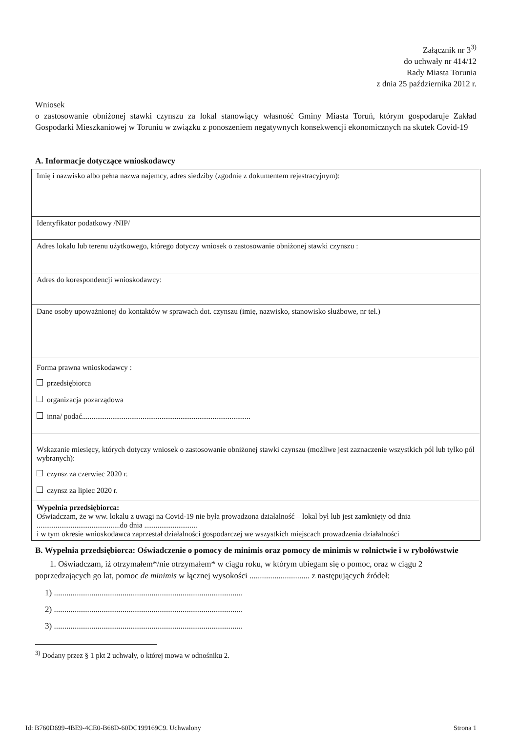Załącznik nr 3<sup>3)</sup>
do uchwały nr 414/12
Rady Miasta Torunia
z dnia 25 października 2012 r.
Wniosek
o zastosowanie obniżonej stawki czynszu za lokal stanowiący własność Gminy Miasta Toruń, którym gospodaruje Zakład Gospodarki Mieszkaniowej w Toruniu w związku z ponoszeniem negatywnych konsekwencji ekonomicznych na skutek Covid-19
A. Informacje dotyczące wnioskodawcy
| Imię i nazwisko albo pełna nazwa najemcy, adres siedziby (zgodnie z dokumentem rejestracyjnym): |
| Identyfikator podatkowy /NIP/ |
| Adres lokalu lub terenu użytkowego, którego dotyczy wniosek o zastosowanie obniżonej stawki czynszu : |
| Adres do korespondencji wnioskodawcy: |
| Dane osoby upoważnionej do kontaktów w sprawach dot. czynszu (imię, nazwisko, stanowisko służbowe, nr tel.) |
| Forma prawna wnioskodawcy : przedsiębiorca organizacja pozarządowa inna/ podać......................................................................................... |
| Wskazanie miesięcy, których dotyczy wniosek o zastosowanie obniżonej stawki czynszu (możliwe jest zaznaczenie wszystkich pól lub tylko pól wybranych): czynsz za czerwiec 2020 r. czynsz za lipiec 2020 r. |
| Wypełnia przedsiębiorca: Oświadczam, że w ww. lokalu z uwagi na Covid-19 nie była prowadzona działalność – lokal był lub jest zamknięty od dnia ............................................do dnia ............................ i w tym okresie wnioskodawca zaprzestał działalności gospodarczej we wszystkich miejscach prowadzenia działalności |
B. Wypełnia przedsiębiorca: Oświadczenie o pomocy de minimis oraz pomocy de minimis w rolnictwie i w rybołówstwie
1. Oświadczam, iż otrzymałem*/nie otrzymałem* w ciągu roku, w którym ubiegam się o pomoc, oraz w ciągu 2 poprzedzających go lat, pomoc de minimis w łącznej wysokości ............................. z następujących źródeł:
1) ...........................................................................................
2) ...........................................................................................
3) ...........................................................................................
<sup>3)</sup> Dodany przez § 1 pkt 2 uchwały, o której mowa w odnośniku 2.
Id: B760D699-4BE9-4CE0-B68D-60DC199169C9. Uchwalony Strona 1